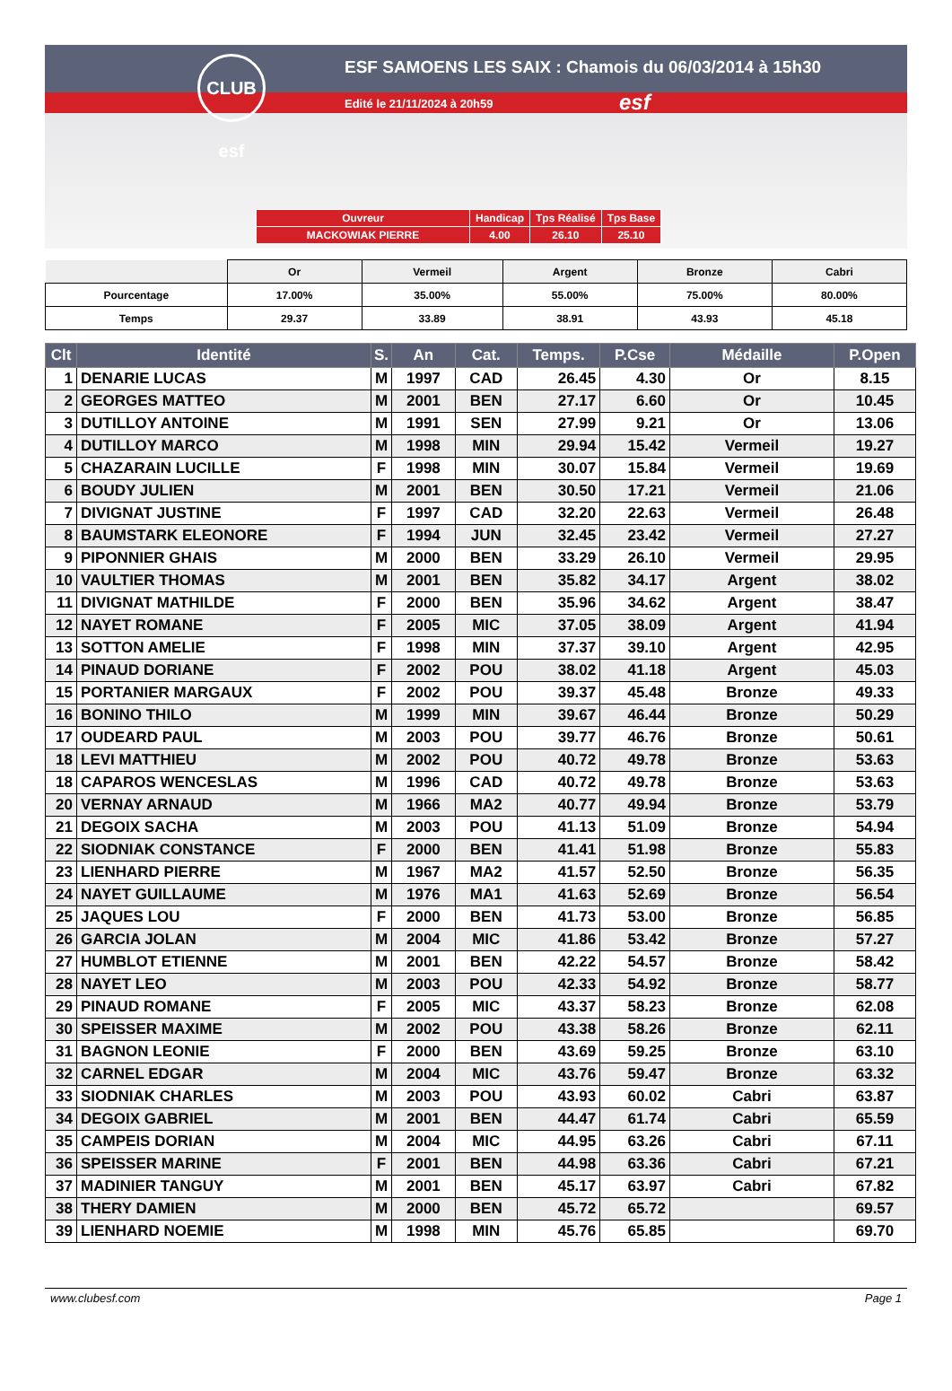CLUB esf
ESF SAMOENS LES SAIX : Chamois du 06/03/2014 à 15h30
Edité le 21/11/2024 à 20h59 esf
| Ouvreur | Handicap | Tps Réalisé | Tps Base |
| MACKOWIAK PIERRE | 4.00 | 26.10 | 25.10 |
| | Or | Vermeil | Argent | Bronze | Cabri |
| Pourcentage | 17.00% | 35.00% | 55.00% | 75.00% | 80.00% |
| Temps | 29.37 | 33.89 | 38.91 | 43.93 | 45.18 |
| Clt | Identité | S. | An | Cat. | Temps. | P.Cse | Médaille | P.Open |
| --- | --- | --- | --- | --- | --- | --- | --- | --- |
| 1 | DENARIE LUCAS | M | 1997 | CAD | 26.45 | 4.30 | Or | 8.15 |
| 2 | GEORGES MATTEO | M | 2001 | BEN | 27.17 | 6.60 | Or | 10.45 |
| 3 | DUTILLOY ANTOINE | M | 1991 | SEN | 27.99 | 9.21 | Or | 13.06 |
| 4 | DUTILLOY MARCO | M | 1998 | MIN | 29.94 | 15.42 | Vermeil | 19.27 |
| 5 | CHAZARAIN LUCILLE | F | 1998 | MIN | 30.07 | 15.84 | Vermeil | 19.69 |
| 6 | BOUDY JULIEN | M | 2001 | BEN | 30.50 | 17.21 | Vermeil | 21.06 |
| 7 | DIVIGNAT JUSTINE | F | 1997 | CAD | 32.20 | 22.63 | Vermeil | 26.48 |
| 8 | BAUMSTARK ELEONORE | F | 1994 | JUN | 32.45 | 23.42 | Vermeil | 27.27 |
| 9 | PIPONNIER GHAIS | M | 2000 | BEN | 33.29 | 26.10 | Vermeil | 29.95 |
| 10 | VAULTIER THOMAS | M | 2001 | BEN | 35.82 | 34.17 | Argent | 38.02 |
| 11 | DIVIGNAT MATHILDE | F | 2000 | BEN | 35.96 | 34.62 | Argent | 38.47 |
| 12 | NAYET ROMANE | F | 2005 | MIC | 37.05 | 38.09 | Argent | 41.94 |
| 13 | SOTTON AMELIE | F | 1998 | MIN | 37.37 | 39.10 | Argent | 42.95 |
| 14 | PINAUD DORIANE | F | 2002 | POU | 38.02 | 41.18 | Argent | 45.03 |
| 15 | PORTANIER MARGAUX | F | 2002 | POU | 39.37 | 45.48 | Bronze | 49.33 |
| 16 | BONINO THILO | M | 1999 | MIN | 39.67 | 46.44 | Bronze | 50.29 |
| 17 | OUDEARD PAUL | M | 2003 | POU | 39.77 | 46.76 | Bronze | 50.61 |
| 18 | LEVI MATTHIEU | M | 2002 | POU | 40.72 | 49.78 | Bronze | 53.63 |
| 18 | CAPAROS WENCESLAS | M | 1996 | CAD | 40.72 | 49.78 | Bronze | 53.63 |
| 20 | VERNAY ARNAUD | M | 1966 | MA2 | 40.77 | 49.94 | Bronze | 53.79 |
| 21 | DEGOIX SACHA | M | 2003 | POU | 41.13 | 51.09 | Bronze | 54.94 |
| 22 | SIODNIAK CONSTANCE | F | 2000 | BEN | 41.41 | 51.98 | Bronze | 55.83 |
| 23 | LIENHARD PIERRE | M | 1967 | MA2 | 41.57 | 52.50 | Bronze | 56.35 |
| 24 | NAYET GUILLAUME | M | 1976 | MA1 | 41.63 | 52.69 | Bronze | 56.54 |
| 25 | JAQUES LOU | F | 2000 | BEN | 41.73 | 53.00 | Bronze | 56.85 |
| 26 | GARCIA JOLAN | M | 2004 | MIC | 41.86 | 53.42 | Bronze | 57.27 |
| 27 | HUMBLOT ETIENNE | M | 2001 | BEN | 42.22 | 54.57 | Bronze | 58.42 |
| 28 | NAYET LEO | M | 2003 | POU | 42.33 | 54.92 | Bronze | 58.77 |
| 29 | PINAUD ROMANE | F | 2005 | MIC | 43.37 | 58.23 | Bronze | 62.08 |
| 30 | SPEISSER MAXIME | M | 2002 | POU | 43.38 | 58.26 | Bronze | 62.11 |
| 31 | BAGNON LEONIE | F | 2000 | BEN | 43.69 | 59.25 | Bronze | 63.10 |
| 32 | CARNEL EDGAR | M | 2004 | MIC | 43.76 | 59.47 | Bronze | 63.32 |
| 33 | SIODNIAK CHARLES | M | 2003 | POU | 43.93 | 60.02 | Cabri | 63.87 |
| 34 | DEGOIX GABRIEL | M | 2001 | BEN | 44.47 | 61.74 | Cabri | 65.59 |
| 35 | CAMPEIS DORIAN | M | 2004 | MIC | 44.95 | 63.26 | Cabri | 67.11 |
| 36 | SPEISSER MARINE | F | 2001 | BEN | 44.98 | 63.36 | Cabri | 67.21 |
| 37 | MADINIER TANGUY | M | 2001 | BEN | 45.17 | 63.97 | Cabri | 67.82 |
| 38 | THERY DAMIEN | M | 2000 | BEN | 45.72 | 65.72 | | 69.57 |
| 39 | LIENHARD NOEMIE | M | 1998 | MIN | 45.76 | 65.85 | | 69.70 |
www.clubesf.com Page 1